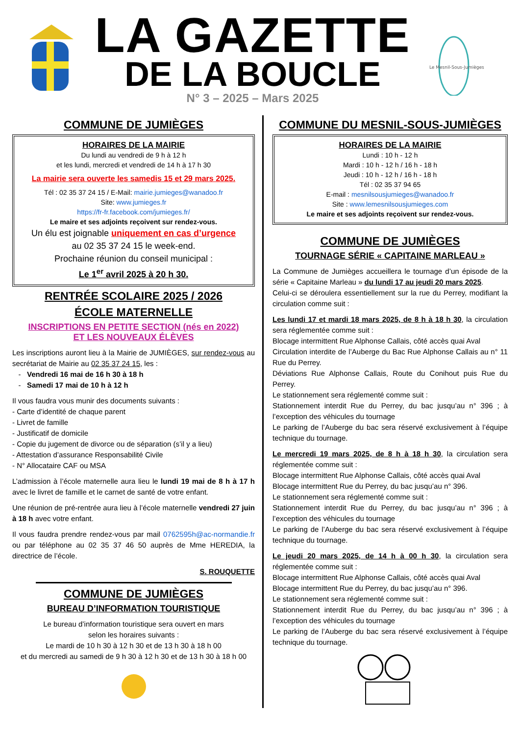LA GAZETTE
DE LA BOUCLE
N° 3 – 2025 – Mars 2025
Le Mesnil-Sous-Jumièges
COMMUNE DE JUMIÈGES
HORAIRES DE LA MAIRIE
Du lundi au vendredi de 9 h à 12 h
et les lundi, mercredi et vendredi de 14 h à 17 h 30
La mairie sera ouverte les samedis 15 et 29 mars 2025.
Tél : 02 35 37 24 15 / E-Mail: mairie.jumieges@wanadoo.fr
Site: www.jumieges.fr
https://fr-fr.facebook.com/jumieges.fr/
Le maire et ses adjoints reçoivent sur rendez-vous.
Un élu est joignable uniquement en cas d’urgence
au 02 35 37 24 15 le week-end.
Prochaine réunion du conseil municipal :
Le 1<sup>er</sup> avril 2025 à 20 h 30.
RENTRÉE SCOLAIRE 2025 / 2026
ÉCOLE MATERNELLE
INSCRIPTIONS EN PETITE SECTION (nés en 2022)
ET LES NOUVEAUX ÉLÈVES
Les inscriptions auront lieu à la Mairie de JUMIÈGES, sur rendez-vous au secrétariat de Mairie au 02 35 37 24 15, les :
- Vendredi 16 mai de 16 h 30 à 18 h
- Samedi 17 mai de 10 h à 12 h
Il vous faudra vous munir des documents suivants :
- Carte d’identité de chaque parent
- Livret de famille
- Justificatif de domicile
- Copie du jugement de divorce ou de séparation (s’il y a lieu)
- Attestation d’assurance Responsabilité Civile
- N° Allocataire CAF ou MSA
L’admission à l’école maternelle aura lieu le lundi 19 mai de 8 h à 17 h avec le livret de famille et le carnet de santé de votre enfant.
Une réunion de pré-rentrée aura lieu à l’école maternelle vendredi 27 juin à 18 h avec votre enfant.
Il vous faudra prendre rendez-vous par mail 0762595h@ac-normandie.fr ou par téléphone au 02 35 37 46 50 auprès de Mme HEREDIA, la directrice de l’école.
S. ROUQUETTE
COMMUNE DE JUMIÈGES
BUREAU D’INFORMATION TOURISTIQUE
Le bureau d’information touristique sera ouvert en mars
selon les horaires suivants :
Le mardi de 10 h 30 à 12 h 30 et de 13 h 30 à 18 h 00
et du mercredi au samedi de 9 h 30 à 12 h 30 et de 13 h 30 à 18 h 00
COMMUNE DU MESNIL-SOUS-JUMIÈGES
HORAIRES DE LA MAIRIE
Lundi : 10 h - 12 h
Mardi : 10 h - 12 h / 16 h - 18 h
Jeudi : 10 h - 12 h / 16 h - 18 h
Tél : 02 35 37 94 65
E-mail : mesnilsousjumieges@wanadoo.fr
Site : www.lemesnilsousjumieges.com
Le maire et ses adjoints reçoivent sur rendez-vous.
COMMUNE DE JUMIÈGES
TOURNAGE SÉRIE « CAPITAINE MARLEAU »
La Commune de Jumièges accueillera le tournage d’un épisode de la série « Capitaine Marleau » du lundi 17 au jeudi 20 mars 2025.
Celui-ci se déroulera essentiellement sur la rue du Perrey, modifiant la circulation comme suit :
Les lundi 17 et mardi 18 mars 2025, de 8 h à 18 h 30, la circulation sera réglementée comme suit :
Blocage intermittent Rue Alphonse Callais, côté accès quai Aval
Circulation interdite de l’Auberge du Bac Rue Alphonse Callais au n° 11 Rue du Perrey.
Déviations Rue Alphonse Callais, Route du Conihout puis Rue du Perrey.
Le stationnement sera réglementé comme suit :
Stationnement interdit Rue du Perrey, du bac jusqu’au n° 396 ; à l’exception des véhicules du tournage
Le parking de l’Auberge du bac sera réservé exclusivement à l’équipe technique du tournage.
Le mercredi 19 mars 2025, de 8 h à 18 h 30, la circulation sera réglementée comme suit :
Blocage intermittent Rue Alphonse Callais, côté accès quai Aval
Blocage intermittent Rue du Perrey, du bac jusqu’au n° 396.
Le stationnement sera réglementé comme suit :
Stationnement interdit Rue du Perrey, du bac jusqu’au n° 396 ; à l’exception des véhicules du tournage
Le parking de l’Auberge du bac sera réservé exclusivement à l’équipe technique du tournage.
Le jeudi 20 mars 2025, de 14 h à 00 h 30, la circulation sera réglementée comme suit :
Blocage intermittent Rue Alphonse Callais, côté accès quai Aval
Blocage intermittent Rue du Perrey, du bac jusqu’au n° 396.
Le stationnement sera réglementé comme suit :
Stationnement interdit Rue du Perrey, du bac jusqu’au n° 396 ; à l’exception des véhicules du tournage
Le parking de l’Auberge du bac sera réservé exclusivement à l’équipe technique du tournage.